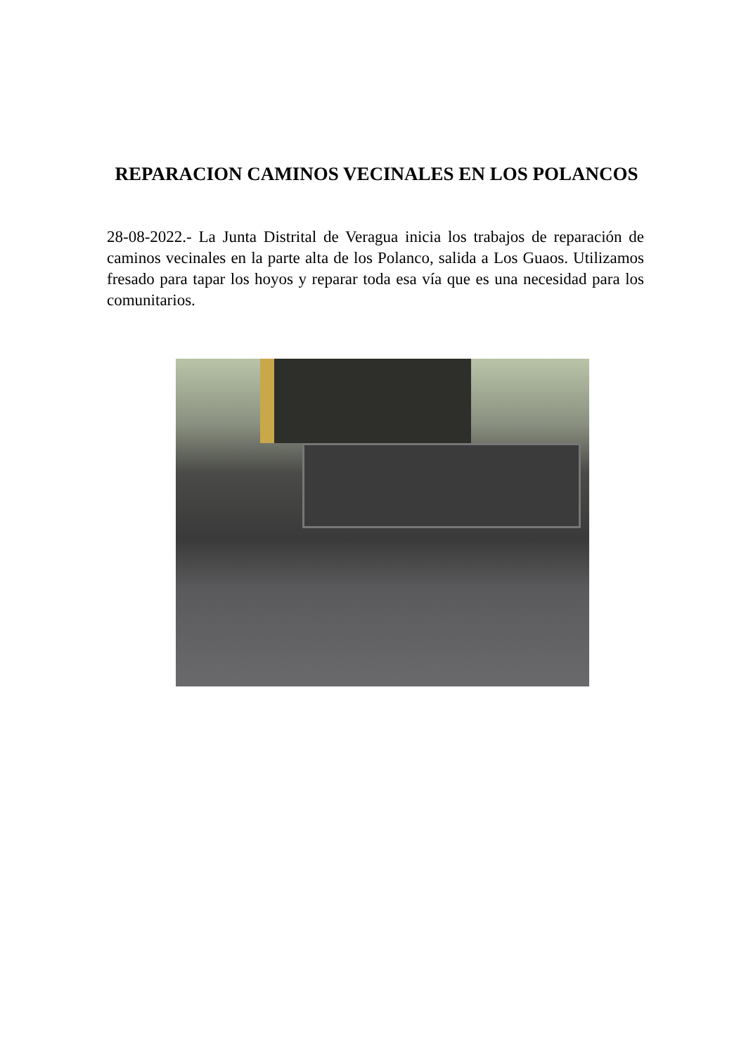REPARACION CAMINOS VECINALES EN LOS POLANCOS
28-08-2022.- La Junta Distrital de Veragua inicia los trabajos de reparación de caminos vecinales en la parte alta de los Polanco, salida a Los Guaos. Utilizamos fresado para tapar los hoyos y reparar toda esa vía que es una necesidad para los comunitarios.